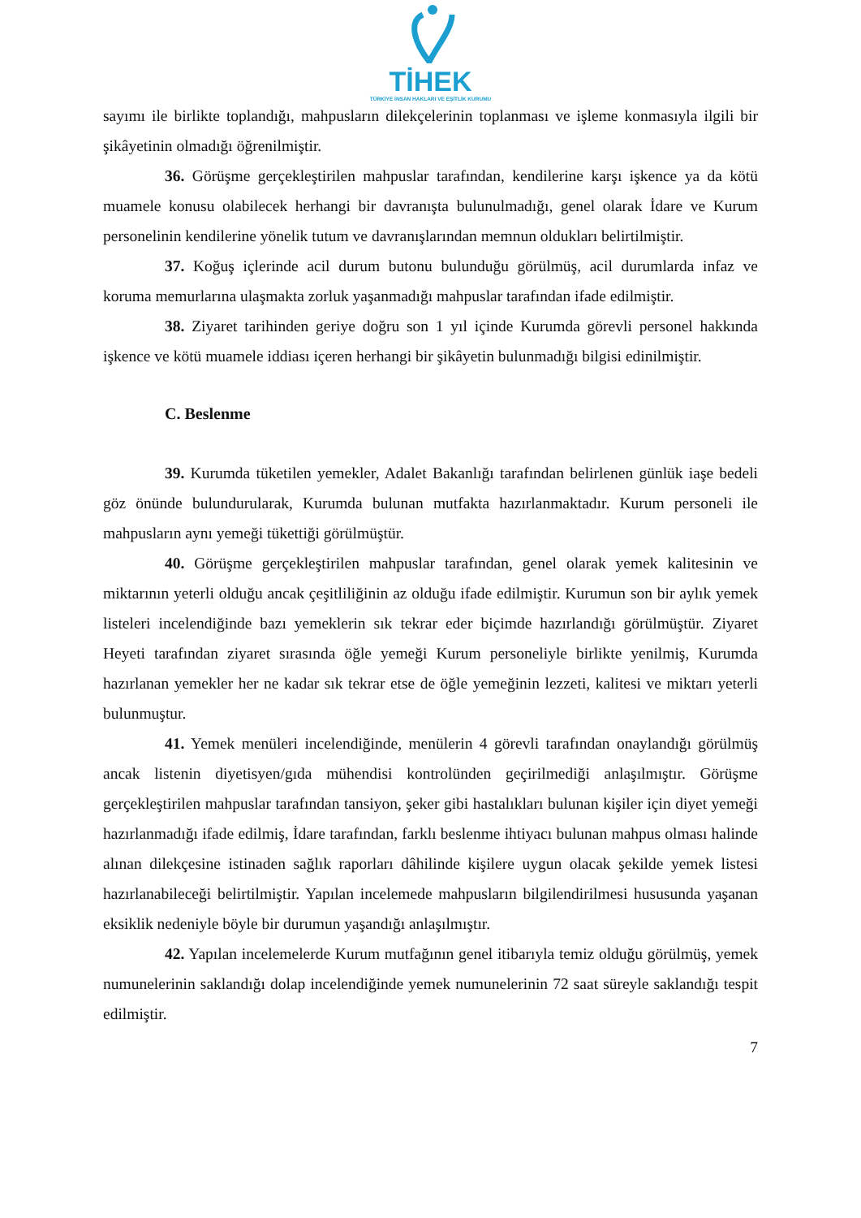TİHEK
TÜRKİYE İNSAN HAKLARI VE EŞİTLİK KURUMU
sayımı ile birlikte toplandığı, mahpusların dilekçelerinin toplanması ve işleme konmasıyla ilgili bir şikâyetinin olmadığı öğrenilmiştir.
36. Görüşme gerçekleştirilen mahpuslar tarafından, kendilerine karşı işkence ya da kötü muamele konusu olabilecek herhangi bir davranışta bulunulmadığı, genel olarak İdare ve Kurum personelinin kendilerine yönelik tutum ve davranışlarından memnun oldukları belirtilmiştir.
37. Koğuş içlerinde acil durum butonu bulunduğu görülmüş, acil durumlarda infaz ve koruma memurlarına ulaşmakta zorluk yaşanmadığı mahpuslar tarafından ifade edilmiştir.
38. Ziyaret tarihinden geriye doğru son 1 yıl içinde Kurumda görevli personel hakkında işkence ve kötü muamele iddiası içeren herhangi bir şikâyetin bulunmadığı bilgisi edinilmiştir.
C. Beslenme
39. Kurumda tüketilen yemekler, Adalet Bakanlığı tarafından belirlenen günlük iaşe bedeli göz önünde bulundurularak, Kurumda bulunan mutfakta hazırlanmaktadır. Kurum personeli ile mahpusların aynı yemeği tükettiği görülmüştür.
40. Görüşme gerçekleştirilen mahpuslar tarafından, genel olarak yemek kalitesinin ve miktarının yeterli olduğu ancak çeşitliliğinin az olduğu ifade edilmiştir. Kurumun son bir aylık yemek listeleri incelendiğinde bazı yemeklerin sık tekrar eder biçimde hazırlandığı görülmüştür. Ziyaret Heyeti tarafından ziyaret sırasında öğle yemeği Kurum personeliyle birlikte yenilmiş, Kurumda hazırlanan yemekler her ne kadar sık tekrar etse de öğle yemeğinin lezzeti, kalitesi ve miktarı yeterli bulunmuştur.
41. Yemek menüleri incelendiğinde, menülerin 4 görevli tarafından onaylandığı görülmüş ancak listenin diyetisyen/gıda mühendisi kontrolünden geçirilmediği anlaşılmıştır. Görüşme gerçekleştirilen mahpuslar tarafından tansiyon, şeker gibi hastalıkları bulunan kişiler için diyet yemeği hazırlanmadığı ifade edilmiş, İdare tarafından, farklı beslenme ihtiyacı bulunan mahpus olması halinde alınan dilekçesine istinaden sağlık raporları dâhilinde kişilere uygun olacak şekilde yemek listesi hazırlanabileceği belirtilmiştir. Yapılan incelemede mahpusların bilgilendirilmesi hususunda yaşanan eksiklik nedeniyle böyle bir durumun yaşandığı anlaşılmıştır.
42. Yapılan incelemelerde Kurum mutfağının genel itibarıyla temiz olduğu görülmüş, yemek numunelerinin saklandığı dolap incelendiğinde yemek numunelerinin 72 saat süreyle saklandığı tespit edilmiştir.
7